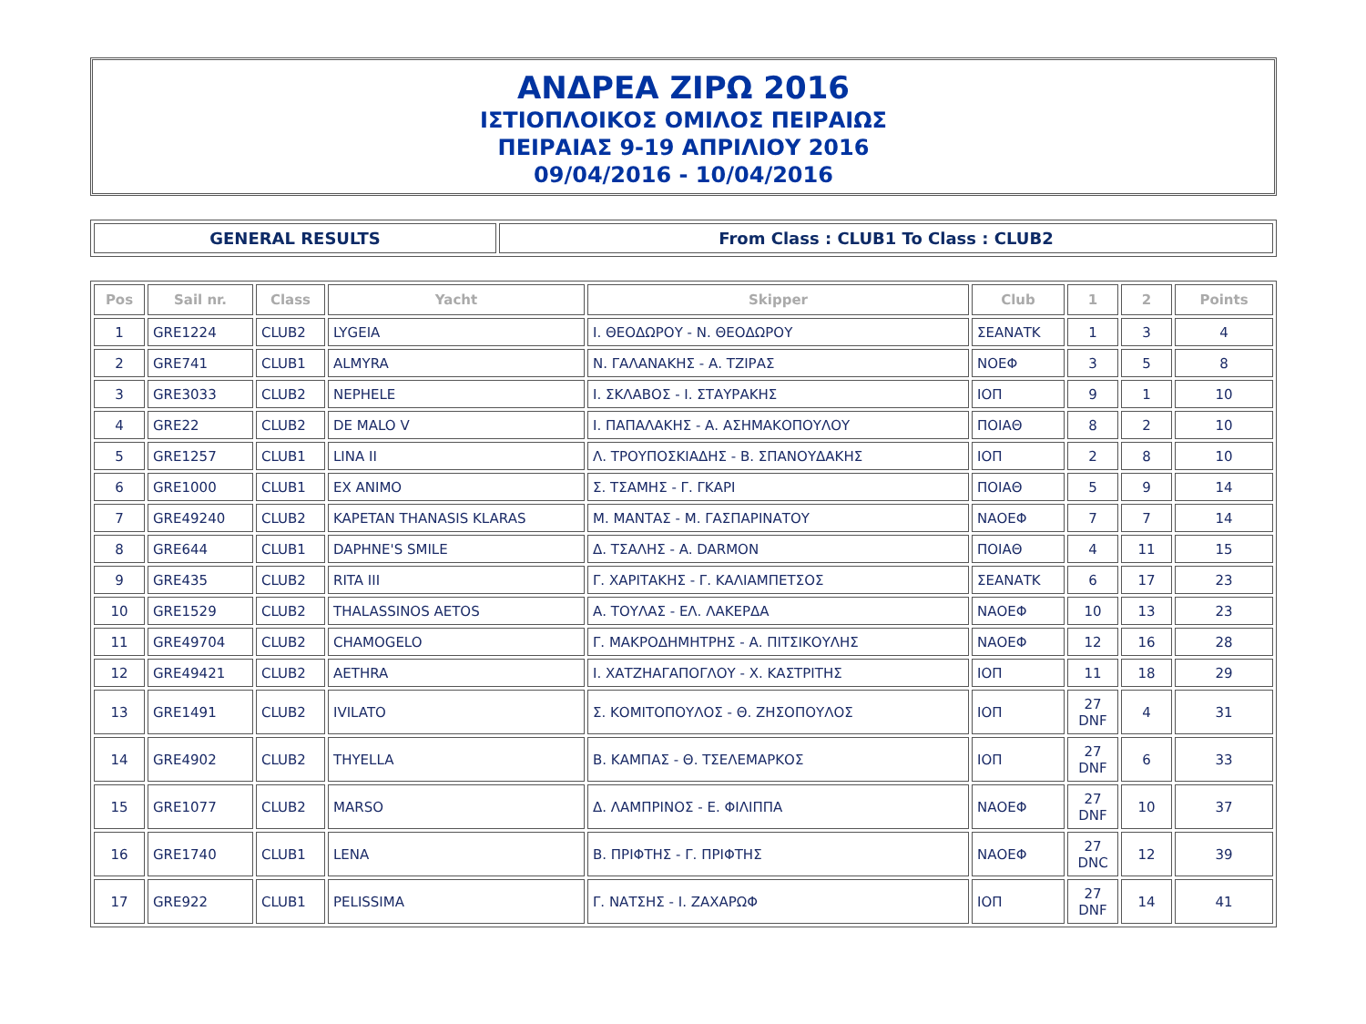ΑΝΔΡΕΑ ΖΙΡΩ 2016
ΙΣΤΙΟΠΛΟΙΚΟΣ ΟΜΙΛΟΣ ΠΕΙΡΑΙΩΣ
ΠΕΙΡΑΙΑΣ 9-19 ΑΠΡΙΛΙΟΥ 2016
09/04/2016 - 10/04/2016
| GENERAL RESULTS | From Class : CLUB1 To Class : CLUB2 |
| Pos | Sail nr. | Class | Yacht | Skipper | Club | 1 | 2 | Points |
| --- | --- | --- | --- | --- | --- | --- | --- | --- |
| 1 | GRE1224 | CLUB2 | LYGEIA | Ι. ΘΕΟΔΩΡΟΥ - Ν. ΘΕΟΔΩΡΟΥ | ΣΕΑΝΑΤΚ | 1 | 3 | 4 |
| 2 | GRE741 | CLUB1 | ALMYRA | Ν. ΓΑΛΑΝΑΚΗΣ - Α. ΤΖΙΡΑΣ | ΝΟΕΦ | 3 | 5 | 8 |
| 3 | GRE3033 | CLUB2 | NEPHELE | Ι. ΣΚΛΑΒΟΣ - Ι. ΣΤΑΥΡΑΚΗΣ | ΙΟΠ | 9 | 1 | 10 |
| 4 | GRE22 | CLUB2 | DE MALO V | Ι. ΠΑΠΑΛΑΚΗΣ - Α. ΑΣΗΜΑΚΟΠΟΥΛΟΥ | ΠΟΙΑΘ | 8 | 2 | 10 |
| 5 | GRE1257 | CLUB1 | LINA II | Λ. ΤΡΟΥΠΟΣΚΙΑΔΗΣ - Β. ΣΠΑΝΟΥΔΑΚΗΣ | ΙΟΠ | 2 | 8 | 10 |
| 6 | GRE1000 | CLUB1 | EX ANIMO | Σ. ΤΣΑΜΗΣ - Γ. ΓΚΑΡΙ | ΠΟΙΑΘ | 5 | 9 | 14 |
| 7 | GRE49240 | CLUB2 | KAPETAN THANASIS KLARAS | Μ. ΜΑΝΤΑΣ - Μ. ΓΑΣΠΑΡΙΝΑΤΟΥ | ΝΑΟΕΦ | 7 | 7 | 14 |
| 8 | GRE644 | CLUB1 | DAPHNE'S SMILE | Δ. ΤΣΑΛΗΣ - A. DARMON | ΠΟΙΑΘ | 4 | 11 | 15 |
| 9 | GRE435 | CLUB2 | RITA III | Γ. ΧΑΡΙΤΑΚΗΣ - Γ. ΚΑΛΙΑΜΠΕΤΣΟΣ | ΣΕΑΝΑΤΚ | 6 | 17 | 23 |
| 10 | GRE1529 | CLUB2 | THALASSINOS AETOS | Α. ΤΟΥΛΑΣ - ΕΛ. ΛΑΚΕΡΔΑ | ΝΑΟΕΦ | 10 | 13 | 23 |
| 11 | GRE49704 | CLUB2 | CHAMOGELO | Γ. ΜΑΚΡΟΔΗΜΗΤΡΗΣ - Α. ΠΙΤΣΙΚΟΥΛΗΣ | ΝΑΟΕΦ | 12 | 16 | 28 |
| 12 | GRE49421 | CLUB2 | AETHRA | Ι. ΧΑΤΖΗΑΓΑΠΟΓΛΟΥ - Χ. ΚΑΣΤΡΙΤΗΣ | ΙΟΠ | 11 | 18 | 29 |
| 13 | GRE1491 | CLUB2 | IVILATO | Σ. ΚΟΜΙΤΟΠΟΥΛΟΣ - Θ. ΖΗΣΟΠΟΥΛΟΣ | ΙΟΠ | 27 DNF | 4 | 31 |
| 14 | GRE4902 | CLUB2 | THYELLA | Β. ΚΑΜΠΑΣ - Θ. ΤΣΕΛΕΜΑΡΚΟΣ | ΙΟΠ | 27 DNF | 6 | 33 |
| 15 | GRE1077 | CLUB2 | MARSO | Δ. ΛΑΜΠΡΙΝΟΣ - Ε. ΦΙΛΙΠΠΑ | ΝΑΟΕΦ | 27 DNF | 10 | 37 |
| 16 | GRE1740 | CLUB1 | LENA | Β. ΠΡΙΦΤΗΣ - Γ. ΠΡΙΦΤΗΣ | ΝΑΟΕΦ | 27 DNC | 12 | 39 |
| 17 | GRE922 | CLUB1 | PELISSIMA | Γ. ΝΑΤΣΗΣ - Ι. ΖΑΧΑΡΩΦ | ΙΟΠ | 27 DNF | 14 | 41 |